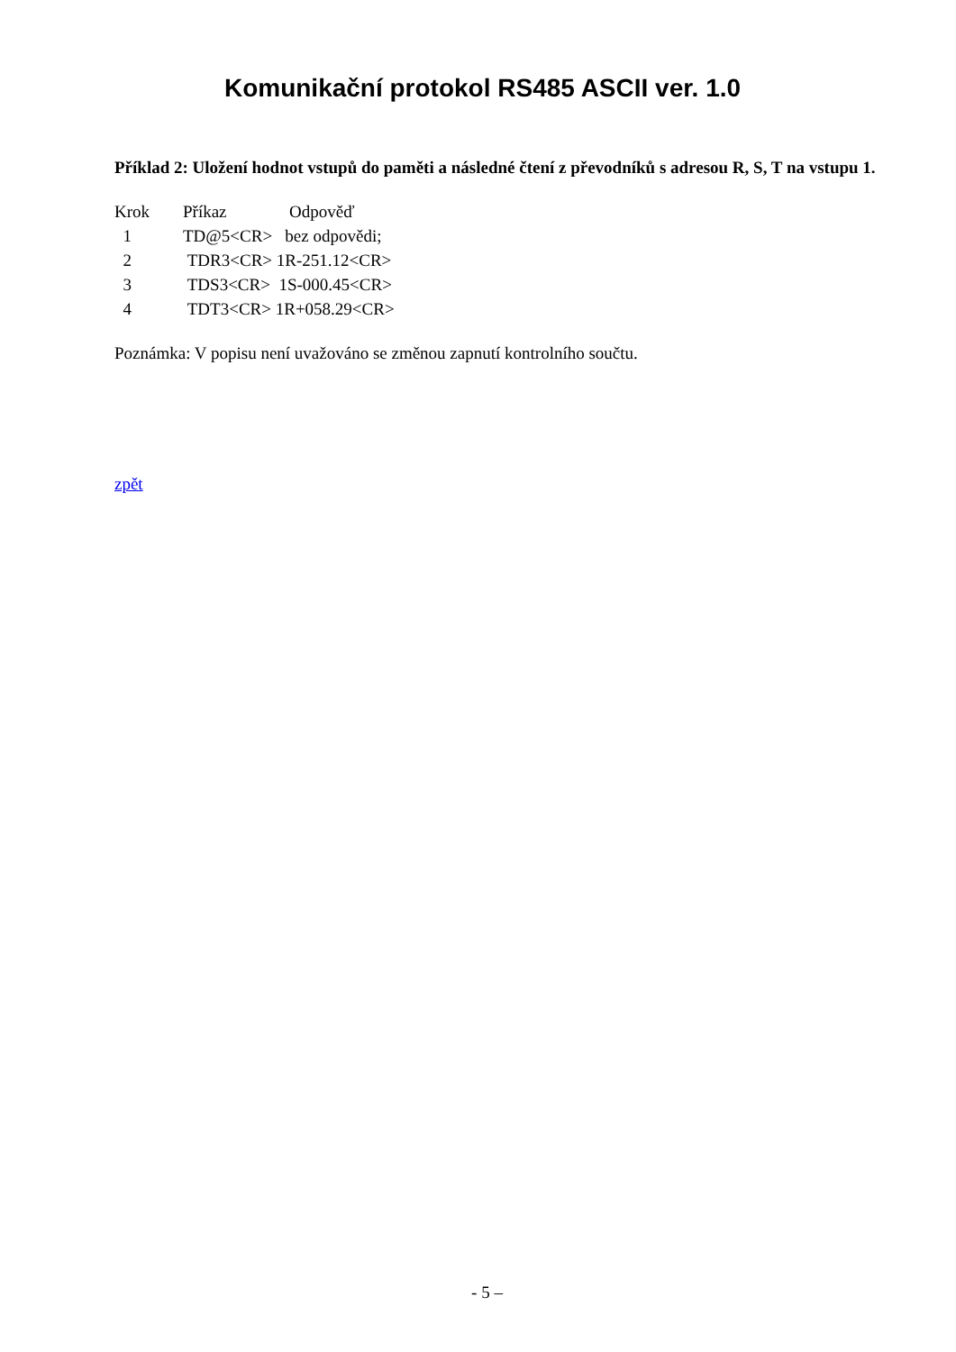Komunikační protokol RS485 ASCII ver. 1.0
Příklad 2: Uložení hodnot vstupů do paměti a následné čtení z převodníků s adresou R, S, T na vstupu 1.
| Krok | Příkaz | Odpověď |
| 1 | TD@5<CR> bez odpovědi; | |
| 2 | TDR3<CR> 1R-251.12<CR> | |
| 3 | TDS3<CR> 1S-000.45<CR> | |
| 4 | TDT3<CR> 1R+058.29<CR> | |
Poznámka: V popisu není uvažováno se změnou zapnutí kontrolního součtu.
zpět
- 5 –